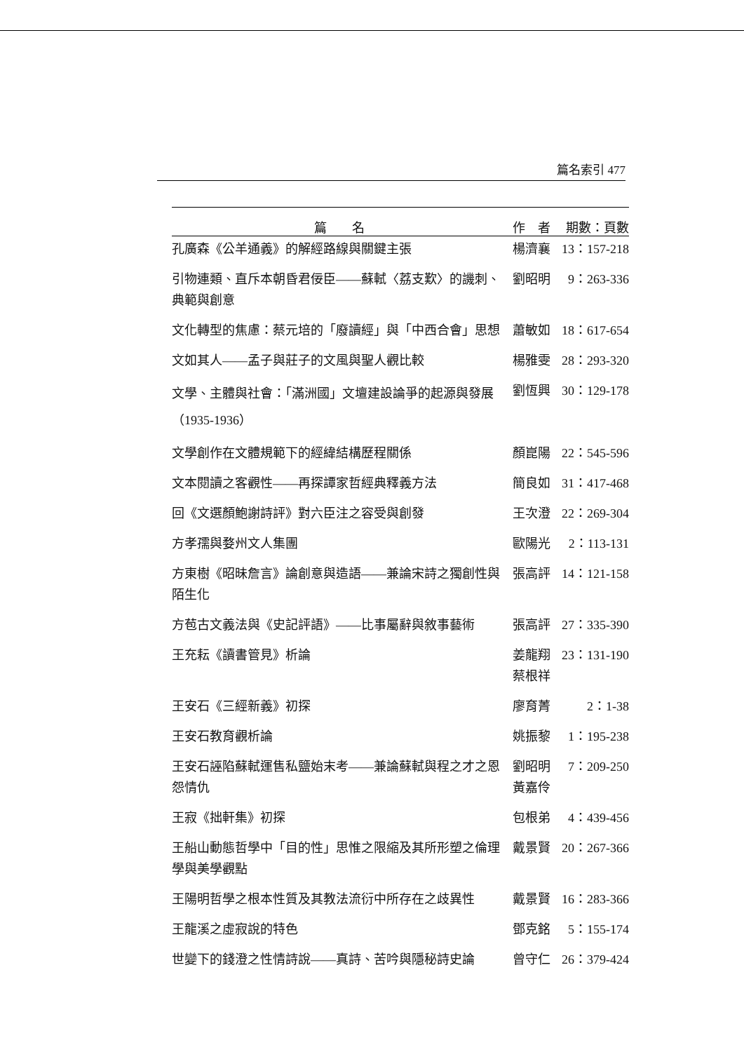篇名索引 477
| 篇 名 | 作 者 | 期數：頁數 |
| --- | --- | --- |
| 孔廣森《公羊通義》的解經路線與關鍵主張 | 楊濟襄 | 13：157-218 |
| 引物連類、直斥本朝昏君佞臣——蘇軾〈荔支歎〉的譏刺、典範與創意 | 劉昭明 | 9：263-336 |
| 文化轉型的焦慮：蔡元培的「廢讀經」與「中西合會」思想 | 蕭敏如 | 18：617-654 |
| 文如其人——孟子與莊子的文風與聖人觀比較 | 楊雅雯 | 28：293-320 |
| 文學、主體與社會：「滿洲國」文壇建設論爭的起源與發展（1935-1936） | 劉恆興 | 30：129-178 |
| 文學創作在文體規範下的經緯結構歷程關係 | 顏崑陽 | 22：545-596 |
| 文本閱讀之客觀性——再探譚家哲經典釋義方法 | 簡良如 | 31：417-468 |
| 回《文選顏鮑謝詩評》對六臣注之容受與創發 | 王次澄 | 22：269-304 |
| 方孝孺與婺州文人集團 | 歐陽光 | 2：113-131 |
| 方東樹《昭昧詹言》論創意與造語——兼論宋詩之獨創性與陌生化 | 張高評 | 14：121-158 |
| 方苞古文義法與《史記評語》——比事屬辭與敘事藝術 | 張高評 | 27：335-390 |
| 王充耘《讀書管見》析論 | 姜龍翔 蔡根祥 | 23：131-190 |
| 王安石《三經新義》初探 | 廖育菁 | 2：1-38 |
| 王安石教育觀析論 | 姚振黎 | 1：195-238 |
| 王安石誣陷蘇軾運售私鹽始末考——兼論蘇軾與程之才之恩怨情仇 | 劉昭明 黃嘉伶 | 7：209-250 |
| 王寂《拙軒集》初探 | 包根弟 | 4：439-456 |
| 王船山動態哲學中「目的性」思惟之限縮及其所形塑之倫理學與美學觀點 | 戴景賢 | 20：267-366 |
| 王陽明哲學之根本性質及其教法流衍中所存在之歧異性 | 戴景賢 | 16：283-366 |
| 王龍溪之虛寂說的特色 | 鄧克銘 | 5：155-174 |
| 世變下的錢澄之性情詩說——真詩、苦吟與隱秘詩史論 | 曾守仁 | 26：379-424 |